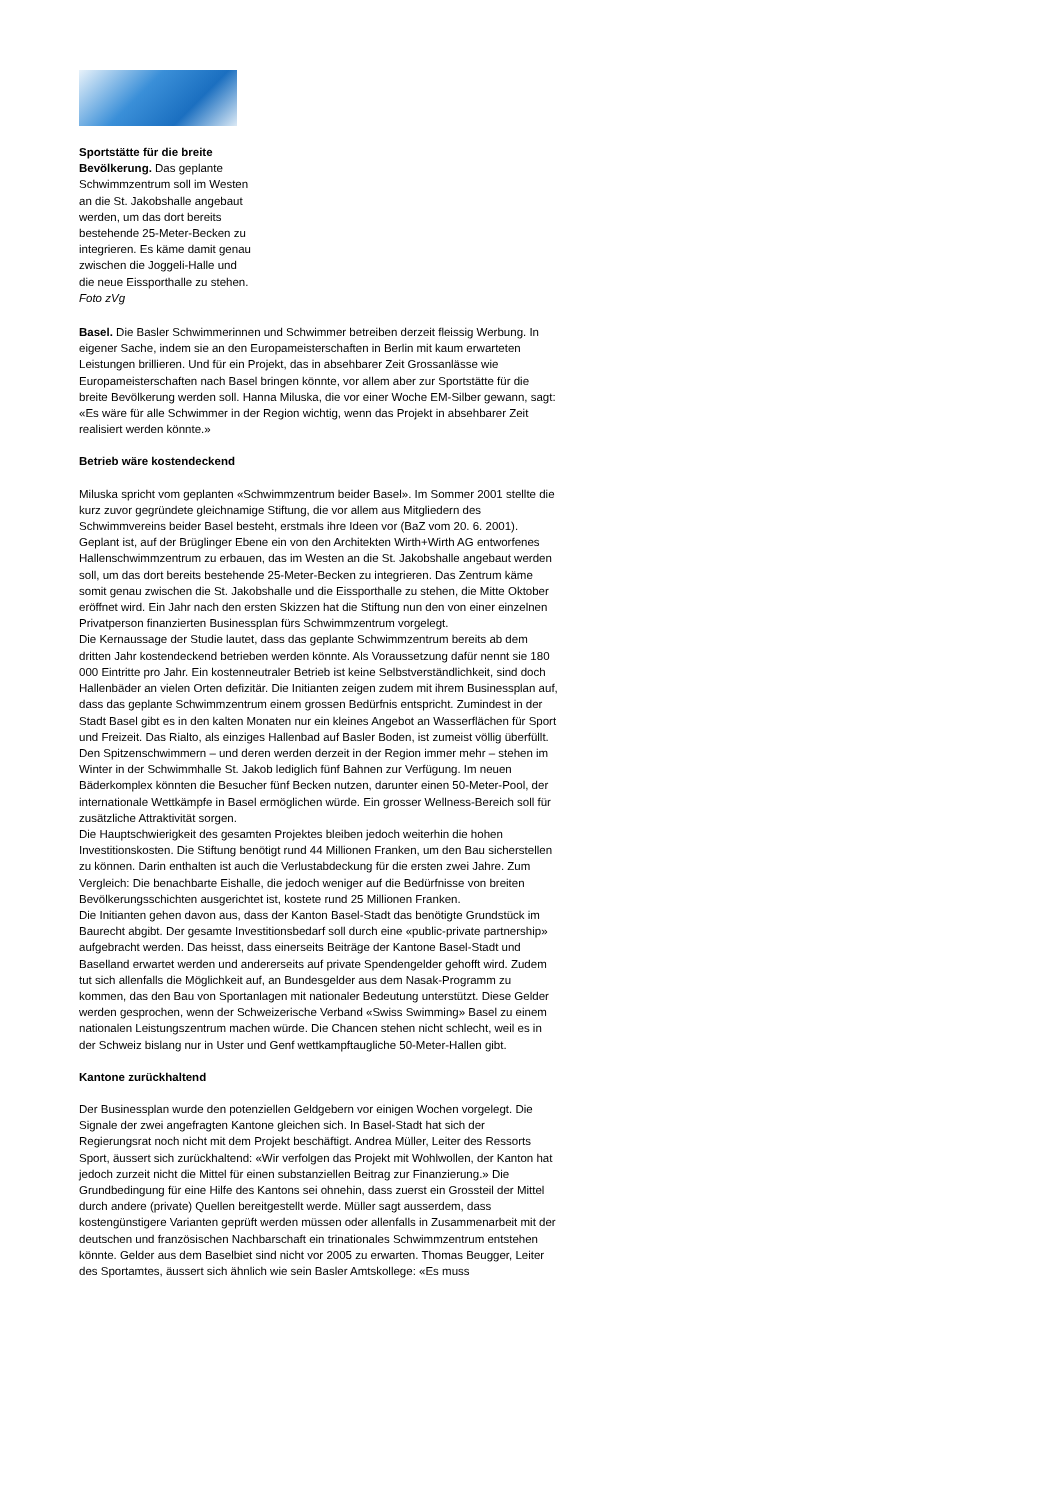Sportstätte für die breite Bevölkerung. Das geplante Schwimmzentrum soll im Westen an die St. Jakobshalle angebaut werden, um das dort bereits bestehende 25-Meter-Becken zu integrieren. Es käme damit genau zwischen die Joggeli-Halle und die neue Eissporthalle zu stehen. Foto zVg
Basel. Die Basler Schwimmerinnen und Schwimmer betreiben derzeit fleissig Werbung. In eigener Sache, indem sie an den Europameisterschaften in Berlin mit kaum erwarteten Leistungen brillieren. Und für ein Projekt, das in absehbarer Zeit Grossanlässe wie Europameisterschaften nach Basel bringen könnte, vor allem aber zur Sportstätte für die breite Bevölkerung werden soll. Hanna Miluska, die vor einer Woche EM-Silber gewann, sagt: «Es wäre für alle Schwimmer in der Region wichtig, wenn das Projekt in absehbarer Zeit realisiert werden könnte.»
Betrieb wäre kostendeckend
Miluska spricht vom geplanten «Schwimmzentrum beider Basel». Im Sommer 2001 stellte die kurz zuvor gegründete gleichnamige Stiftung, die vor allem aus Mitgliedern des Schwimmvereins beider Basel besteht, erstmals ihre Ideen vor (BaZ vom 20. 6. 2001). Geplant ist, auf der Brüglinger Ebene ein von den Architekten Wirth+Wirth AG entworfenes Hallenschwimmzentrum zu erbauen, das im Westen an die St. Jakobshalle angebaut werden soll, um das dort bereits bestehende 25-Meter-Becken zu integrieren. Das Zentrum käme somit genau zwischen die St. Jakobshalle und die Eissporthalle zu stehen, die Mitte Oktober eröffnet wird. Ein Jahr nach den ersten Skizzen hat die Stiftung nun den von einer einzelnen Privatperson finanzierten Businessplan fürs Schwimmzentrum vorgelegt.
Die Kernaussage der Studie lautet, dass das geplante Schwimmzentrum bereits ab dem dritten Jahr kostendeckend betrieben werden könnte. Als Voraussetzung dafür nennt sie 180 000 Eintritte pro Jahr. Ein kostenneutraler Betrieb ist keine Selbstverständlichkeit, sind doch Hallenbäder an vielen Orten defizitär. Die Initianten zeigen zudem mit ihrem Businessplan auf, dass das geplante Schwimmzentrum einem grossen Bedürfnis entspricht. Zumindest in der Stadt Basel gibt es in den kalten Monaten nur ein kleines Angebot an Wasserflächen für Sport und Freizeit. Das Rialto, als einziges Hallenbad auf Basler Boden, ist zumeist völlig überfüllt.
Den Spitzenschwimmern – und deren werden derzeit in der Region immer mehr – stehen im Winter in der Schwimmhalle St. Jakob lediglich fünf Bahnen zur Verfügung. Im neuen Bäderkomplex könnten die Besucher fünf Becken nutzen, darunter einen 50-Meter-Pool, der internationale Wettkämpfe in Basel ermöglichen würde. Ein grosser Wellness-Bereich soll für zusätzliche Attraktivität sorgen.
Die Hauptschwierigkeit des gesamten Projektes bleiben jedoch weiterhin die hohen Investitionskosten. Die Stiftung benötigt rund 44 Millionen Franken, um den Bau sicherstellen zu können. Darin enthalten ist auch die Verlustabdeckung für die ersten zwei Jahre. Zum Vergleich: Die benachbarte Eishalle, die jedoch weniger auf die Bedürfnisse von breiten Bevölkerungsschichten ausgerichtet ist, kostete rund 25 Millionen Franken.
Die Initianten gehen davon aus, dass der Kanton Basel-Stadt das benötigte Grundstück im Baurecht abgibt. Der gesamte Investitionsbedarf soll durch eine «public-private partnership» aufgebracht werden. Das heisst, dass einerseits Beiträge der Kantone Basel-Stadt und Baselland erwartet werden und andererseits auf private Spendengelder gehofft wird. Zudem tut sich allenfalls die Möglichkeit auf, an Bundesgelder aus dem Nasak-Programm zu kommen, das den Bau von Sportanlagen mit nationaler Bedeutung unterstützt. Diese Gelder werden gesprochen, wenn der Schweizerische Verband «Swiss Swimming» Basel zu einem nationalen Leistungszentrum machen würde. Die Chancen stehen nicht schlecht, weil es in der Schweiz bislang nur in Uster und Genf wettkampftaugliche 50-Meter-Hallen gibt.
Kantone zurückhaltend
Der Businessplan wurde den potenziellen Geldgebern vor einigen Wochen vorgelegt. Die Signale der zwei angefragten Kantone gleichen sich. In Basel-Stadt hat sich der Regierungsrat noch nicht mit dem Projekt beschäftigt. Andrea Müller, Leiter des Ressorts Sport, äussert sich zurückhaltend: «Wir verfolgen das Projekt mit Wohlwollen, der Kanton hat jedoch zurzeit nicht die Mittel für einen substanziellen Beitrag zur Finanzierung.» Die Grundbedingung für eine Hilfe des Kantons sei ohnehin, dass zuerst ein Grossteil der Mittel durch andere (private) Quellen bereitgestellt werde. Müller sagt ausserdem, dass kostengünstigere Varianten geprüft werden müssen oder allenfalls in Zusammenarbeit mit der deutschen und französischen Nachbarschaft ein trinationales Schwimmzentrum entstehen könnte. Gelder aus dem Baselbiet sind nicht vor 2005 zu erwarten. Thomas Beugger, Leiter des Sportamtes, äussert sich ähnlich wie sein Basler Amtskollege: «Es muss